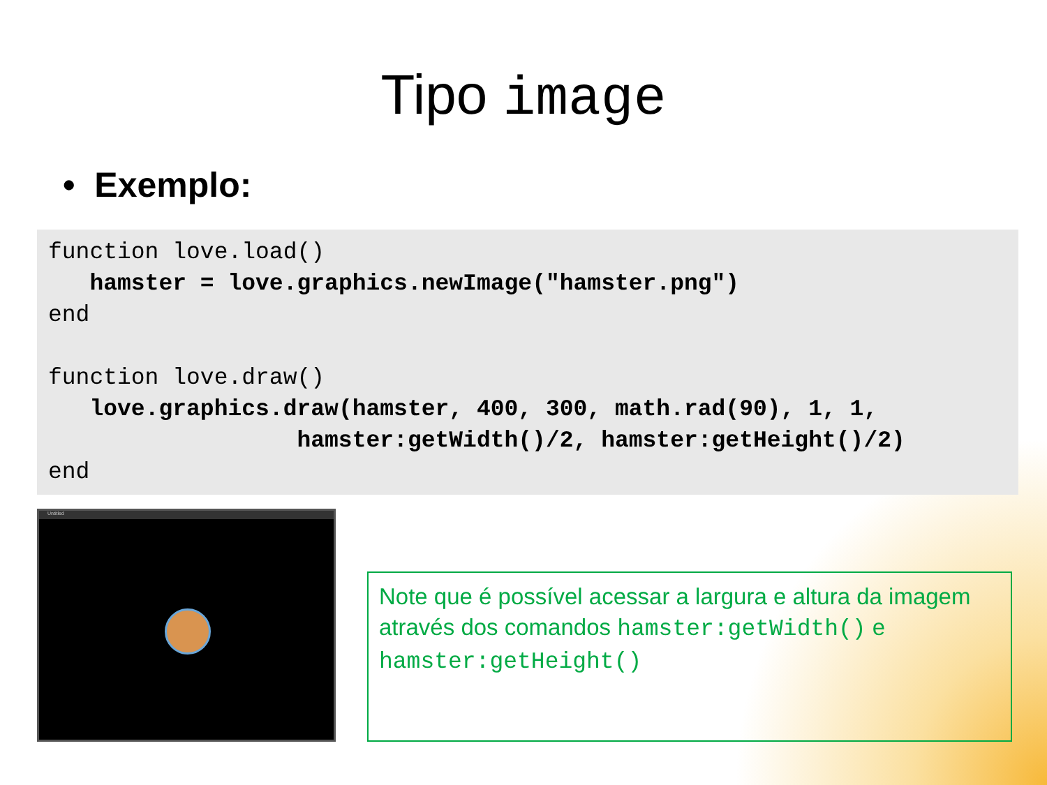Tipo image
• Exemplo:
function love.load()
   hamster = love.graphics.newImage("hamster.png")
end

function love.draw()
   love.graphics.draw(hamster, 400, 300, math.rad(90), 1, 1,
                  hamster:getWidth()/2, hamster:getHeight()/2)
end
Untitled
Note que é possível acessar a largura e altura da imagem através dos comandos hamster:getWidth() e hamster:getHeight()